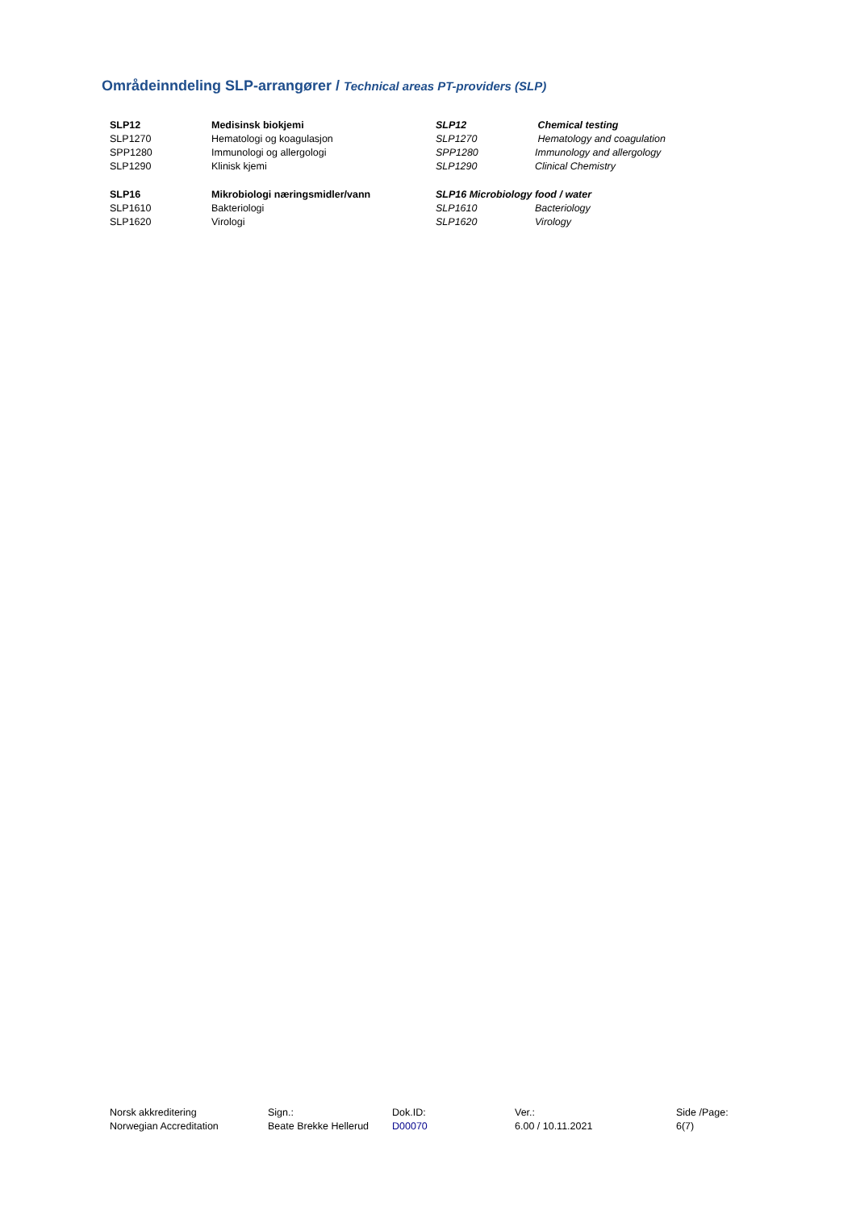Områdeinndeling SLP-arrangører / Technical areas PT-providers (SLP)
| SLP12 | Medisinsk biokjemi | SLP12 | Chemical testing |
| SLP1270 | Hematologi og koagulasjon | SLP1270 | Hematology and coagulation |
| SPP1280 | Immunologi og allergologi | SPP1280 | Immunology and allergology |
| SLP1290 | Klinisk kjemi | SLP1290 | Clinical Chemistry |
| SLP16 | Mikrobiologi næringsmidler/vann | SLP16 Microbiology food / water | |
| SLP1610 | Bakteriologi | SLP1610 | Bacteriology |
| SLP1620 | Virologi | SLP1620 | Virology |
| Norsk akkreditering | Sign.: | Dok.ID: | Ver.: | Side /Page: |
| Norwegian Accreditation | Beate Brekke Hellerud | D00070 | 6.00 / 10.11.2021 | 6(7) |